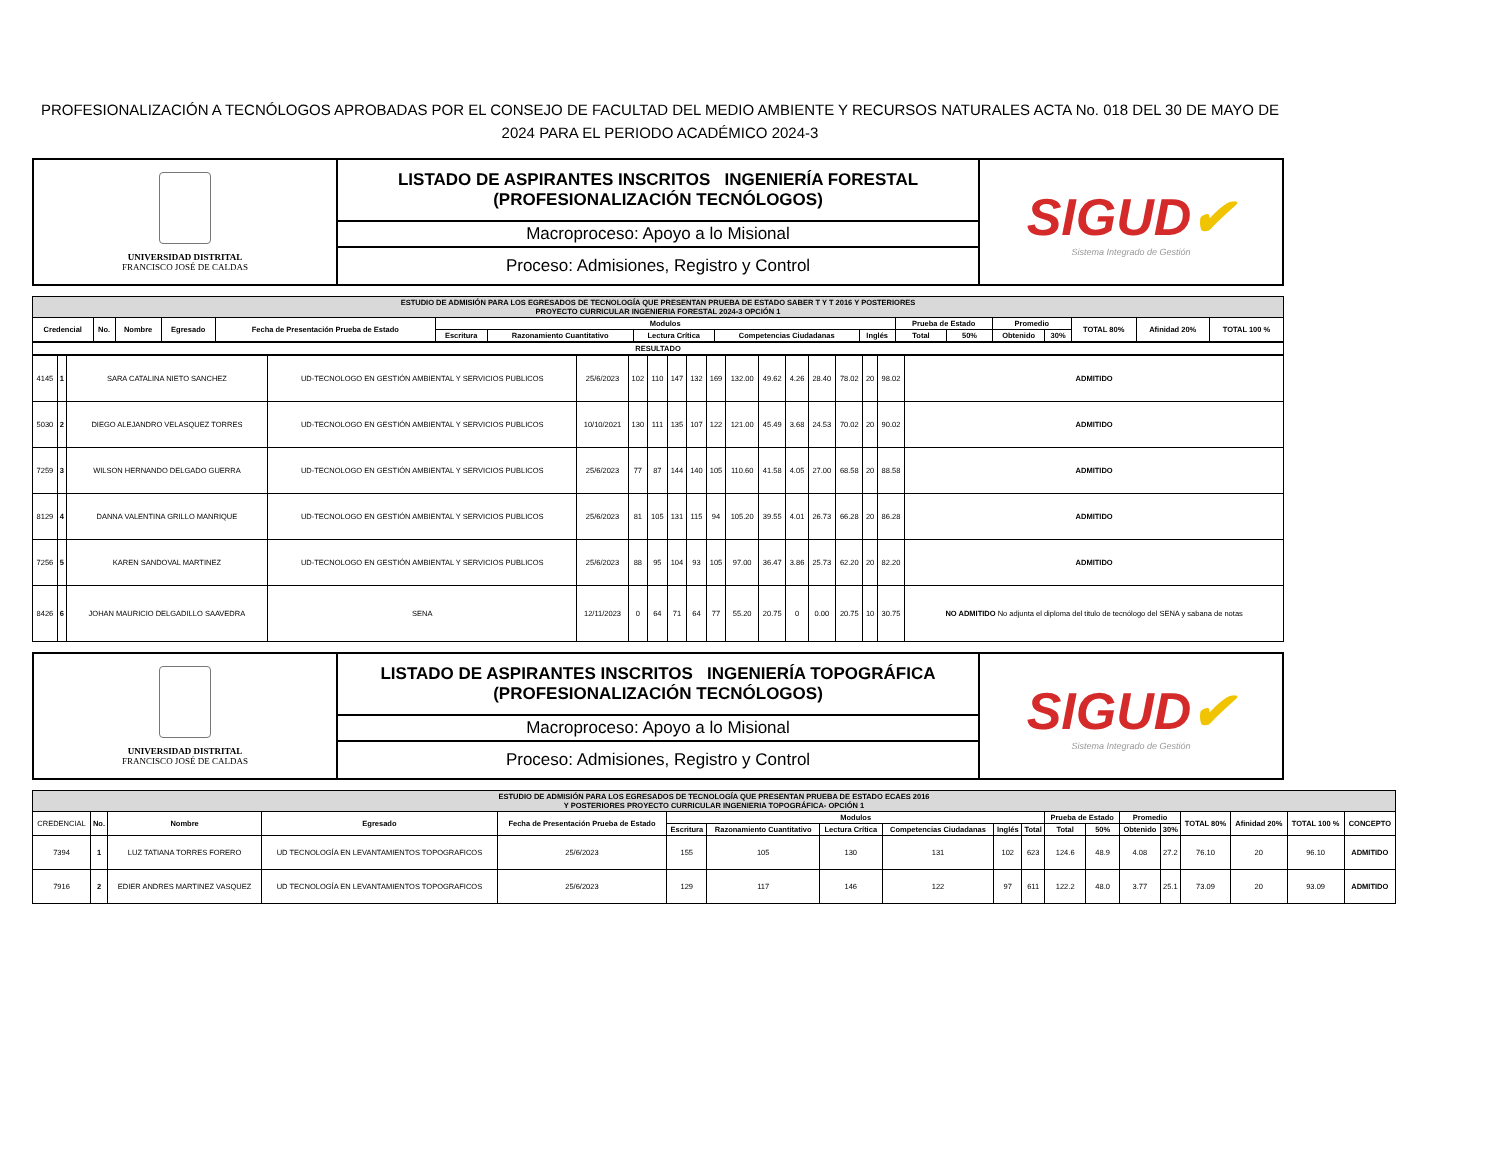PROFESIONALIZACIÓN A TECNÓLOGOS APROBADAS POR EL CONSEJO DE FACULTAD DEL MEDIO AMBIENTE Y RECURSOS NATURALES ACTA No. 018 DEL 30 DE MAYO DE 2024 PARA EL PERIODO ACADÉMICO 2024-3
| UNIVERSIDAD DISTRITAL FRANCISCO JOSÉ DE CALDAS | LISTADO DE ASPIRANTES INSCRITOS INGENIERÍA FORESTAL (PROFESIONALIZACIÓN TECNÓLOGOS) | SIGUD ✔ Sistema Integrado de Gestión |
| | Macroproceso: Apoyo a lo Misional | |
| | Proceso: Admisiones, Registro y Control | |
| ESTUDIO DE ADMISIÓN PARA LOS EGRESADOS DE TECNOLOGÍA QUE PRESENTAN PRUEBA DE ESTADO SABER T Y T 2016 Y POSTERIORES PROYECTO CURRICULAR INGENIERIA FORESTAL 2024-3 OPCIÓN 1 | | | | | | | | | | | | | | | | |
| --- | --- | --- | --- | --- | --- | --- | --- | --- | --- | --- | --- | --- | --- | --- | --- | --- |
| Credencial | No. | Nombre | Egresado | Fecha de Presentación Prueba de Estado | Modulos | | | | | Prueba de Estado | | Promedio | | TOTAL 80% | Afinidad 20% | TOTAL 100 % |
| | | | | | Escritura | Razonamiento Cuantitativo | Lectura Crítica | Competencias Ciudadanas | Inglés | Total | 50% | Obtenido | 30% | | | |
| RESULTADO |
| --- |
| 4145 | 1 | SARA CATALINA NIETO SANCHEZ | UD-TECNOLOGO EN GESTIÓN AMBIENTAL Y SERVICIOS PUBLICOS | 25/6/2023 | 102 | 110 | 147 | 132 | 169 | 132.00 | 49.62 | 4.26 | 28.40 | 78.02 | 20 | 98.02 | ADMITIDO |
| 5030 | 2 | DIEGO ALEJANDRO VELASQUEZ TORRES | UD-TECNOLOGO EN GESTIÓN AMBIENTAL Y SERVICIOS PUBLICOS | 10/10/2021 | 130 | 111 | 135 | 107 | 122 | 121.00 | 45.49 | 3.68 | 24.53 | 70.02 | 20 | 90.02 | ADMITIDO |
| 7259 | 3 | WILSON HERNANDO DELGADO GUERRA | UD-TECNOLOGO EN GESTIÓN AMBIENTAL Y SERVICIOS PUBLICOS | 25/6/2023 | 77 | 87 | 144 | 140 | 105 | 110.60 | 41.58 | 4.05 | 27.00 | 68.58 | 20 | 88.58 | ADMITIDO |
| 8129 | 4 | DANNA VALENTINA GRILLO MANRIQUE | UD-TECNOLOGO EN GESTIÓN AMBIENTAL Y SERVICIOS PUBLICOS | 25/6/2023 | 81 | 105 | 131 | 115 | 94 | 105.20 | 39.55 | 4.01 | 26.73 | 66.28 | 20 | 86.28 | ADMITIDO |
| 7256 | 5 | KAREN SANDOVAL MARTINEZ | UD-TECNOLOGO EN GESTIÓN AMBIENTAL Y SERVICIOS PUBLICOS | 25/6/2023 | 88 | 95 | 104 | 93 | 105 | 97.00 | 36.47 | 3.86 | 25.73 | 62.20 | 20 | 82.20 | ADMITIDO |
| 8426 | 6 | JOHAN MAURICIO DELGADILLO SAAVEDRA | SENA | 12/11/2023 | 0 | 64 | 71 | 64 | 77 | 55.20 | 20.75 | 0 | 0.00 | 20.75 | 10 | 30.75 | NO ADMITIDO No adjunta el diploma del titulo de tecnólogo del SENA y sabana de notas |
| UNIVERSIDAD DISTRITAL FRANCISCO JOSÉ DE CALDAS | LISTADO DE ASPIRANTES INSCRITOS INGENIERÍA TOPOGRÁFICA (PROFESIONALIZACIÓN TECNÓLOGOS) | SIGUD ✔ Sistema Integrado de Gestión |
| | Macroproceso: Apoyo a lo Misional | |
| | Proceso: Admisiones, Registro y Control | |
| ESTUDIO DE ADMISIÓN PARA LOS EGRESADOS DE TECNOLOGÍA QUE PRESENTAN PRUEBA DE ESTADO ECAES 2016 Y POSTERIORES PROYECTO CURRICULAR INGENIERIA TOPOGRÁFICA- OPCIÓN 1 | | | | | | | | | | | | | | | | | | |
| --- | --- | --- | --- | --- | --- | --- | --- | --- | --- | --- | --- | --- | --- | --- | --- | --- | --- | --- |
| CREDENCIAL | No. | Nombre | Egresado | Fecha de Presentación Prueba de Estado | Modulos | | | | | | Prueba de Estado | | Promedio | | TOTAL 80% | Afinidad 20% | TOTAL 100 % | CONCEPTO |
| | | | | | Escritura | Razonamiento Cuantitativo | Lectura Crítica | Competencias Ciudadanas | Inglés | Total | Total | 50% | Obtenido | 30% | | | | |
| 7394 | 1 | LUZ TATIANA TORRES FORERO | UD TECNOLOGÍA EN LEVANTAMIENTOS TOPOGRAFICOS | 25/6/2023 | 155 | 105 | 130 | 131 | 102 | 623 | 124.6 | 48.9 | 4.08 | 27.2 | 76.10 | 20 | 96.10 | ADMITIDO |
| 7916 | 2 | EDIER ANDRES MARTINEZ VASQUEZ | UD TECNOLOGÍA EN LEVANTAMIENTOS TOPOGRAFICOS | 25/6/2023 | 129 | 117 | 146 | 122 | 97 | 611 | 122.2 | 48.0 | 3.77 | 25.1 | 73.09 | 20 | 93.09 | ADMITIDO |